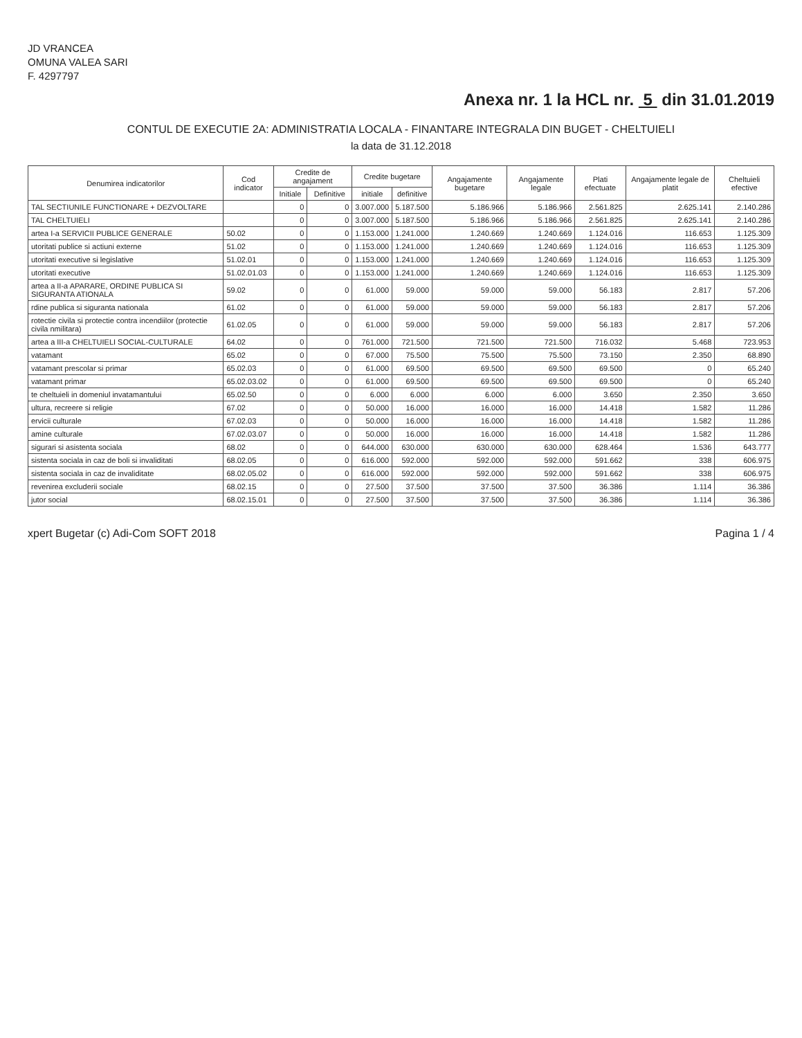JD VRANCEA
OMUNA VALEA SARI
F. 4297797
Anexa nr. 1 la HCL nr. 5 din 31.01.2019
CONTUL DE EXECUTIE 2A: ADMINISTRATIA LOCALA - FINANTARE INTEGRALA DIN BUGET - CHELTUIELI
la data de 31.12.2018
| Denumirea indicatorilor | Cod indicator | Credite de angajament | | Credite bugetare | | Angajamente bugetare | Angajamente legale | Plati efectuate | Angajamente legale de platit | Cheltuieli efective |
| --- | --- | --- | --- | --- | --- | --- | --- | --- | --- | --- |
| | | Initiale | Definitive | initiale | definitive | | | | | |
| TAL SECTIUNILE FUNCTIONARE + DEZVOLTARE | | 0 | 0 | 3.007.000 | 5.187.500 | 5.186.966 | 5.186.966 | 2.561.825 | 2.625.141 | 2.140.286 |
| TAL CHELTUIELI | | 0 | 0 | 3.007.000 | 5.187.500 | 5.186.966 | 5.186.966 | 2.561.825 | 2.625.141 | 2.140.286 |
| artea I-a SERVICII PUBLICE GENERALE | 50.02 | 0 | 0 | 1.153.000 | 1.241.000 | 1.240.669 | 1.240.669 | 1.124.016 | 116.653 | 1.125.309 |
| utoritati publice si actiuni externe | 51.02 | 0 | 0 | 1.153.000 | 1.241.000 | 1.240.669 | 1.240.669 | 1.124.016 | 116.653 | 1.125.309 |
| utoritati executive si legislative | 51.02.01 | 0 | 0 | 1.153.000 | 1.241.000 | 1.240.669 | 1.240.669 | 1.124.016 | 116.653 | 1.125.309 |
| utoritati executive | 51.02.01.03 | 0 | 0 | 1.153.000 | 1.241.000 | 1.240.669 | 1.240.669 | 1.124.016 | 116.653 | 1.125.309 |
| artea a II-a APARARE, ORDINE PUBLICA SI SIGURANTA ATIONALA | 59.02 | 0 | 0 | 61.000 | 59.000 | 59.000 | 59.000 | 56.183 | 2.817 | 57.206 |
| rdine publica si siguranta nationala | 61.02 | 0 | 0 | 61.000 | 59.000 | 59.000 | 59.000 | 56.183 | 2.817 | 57.206 |
| rotectie civila si protectie contra incendiilor (protectie civila nmilitara) | 61.02.05 | 0 | 0 | 61.000 | 59.000 | 59.000 | 59.000 | 56.183 | 2.817 | 57.206 |
| artea a III-a CHELTUIELI SOCIAL-CULTURALE | 64.02 | 0 | 0 | 761.000 | 721.500 | 721.500 | 721.500 | 716.032 | 5.468 | 723.953 |
| vatamant | 65.02 | 0 | 0 | 67.000 | 75.500 | 75.500 | 75.500 | 73.150 | 2.350 | 68.890 |
| vatamant prescolar si primar | 65.02.03 | 0 | 0 | 61.000 | 69.500 | 69.500 | 69.500 | 69.500 | 0 | 65.240 |
| vatamant primar | 65.02.03.02 | 0 | 0 | 61.000 | 69.500 | 69.500 | 69.500 | 69.500 | 0 | 65.240 |
| te cheltuieli in domeniul invatamantului | 65.02.50 | 0 | 0 | 6.000 | 6.000 | 6.000 | 6.000 | 3.650 | 2.350 | 3.650 |
| ultura, recreere si religie | 67.02 | 0 | 0 | 50.000 | 16.000 | 16.000 | 16.000 | 14.418 | 1.582 | 11.286 |
| ervicii culturale | 67.02.03 | 0 | 0 | 50.000 | 16.000 | 16.000 | 16.000 | 14.418 | 1.582 | 11.286 |
| amine culturale | 67.02.03.07 | 0 | 0 | 50.000 | 16.000 | 16.000 | 16.000 | 14.418 | 1.582 | 11.286 |
| sigurari si asistenta sociala | 68.02 | 0 | 0 | 644.000 | 630.000 | 630.000 | 630.000 | 628.464 | 1.536 | 643.777 |
| sistenta sociala in caz de boli si invaliditati | 68.02.05 | 0 | 0 | 616.000 | 592.000 | 592.000 | 592.000 | 591.662 | 338 | 606.975 |
| sistenta sociala in caz de invaliditate | 68.02.05.02 | 0 | 0 | 616.000 | 592.000 | 592.000 | 592.000 | 591.662 | 338 | 606.975 |
| revenirea excluderii sociale | 68.02.15 | 0 | 0 | 27.500 | 37.500 | 37.500 | 37.500 | 36.386 | 1.114 | 36.386 |
| jutor social | 68.02.15.01 | 0 | 0 | 27.500 | 37.500 | 37.500 | 37.500 | 36.386 | 1.114 | 36.386 |
xpert Bugetar (c) Adi-Com SOFT 2018 Pagina 1 / 4